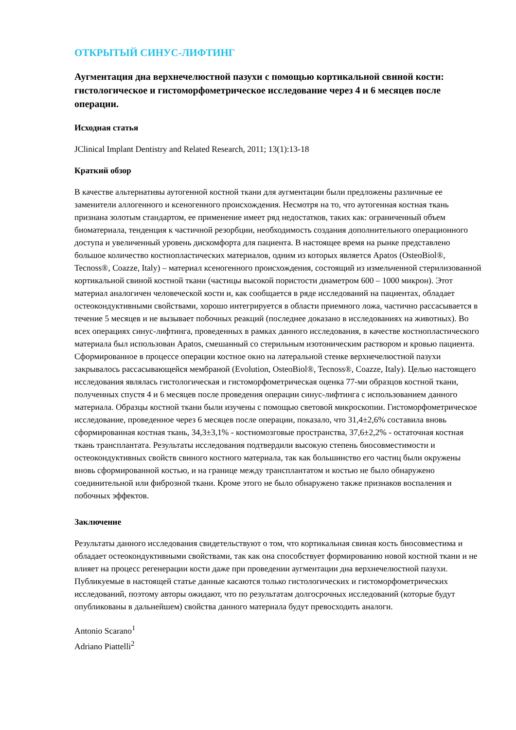ОТКРЫТЫЙ СИНУС-ЛИФТИНГ
Аугментация дна верхнечелюстной пазухи с помощью кортикальной свиной кости: гистологическое и гистоморфометрическое исследование через 4 и 6 месяцев после операции.
Исходная статья
JClinical Implant Dentistry and Related Research, 2011; 13(1):13-18
Краткий обзор
В качестве альтернативы аутогенной костной ткани для аугментации были предложены различные ее заменители аллогенного и ксеногенного происхождения. Несмотря на то, что аутогенная костная ткань признана золотым стандартом, ее применение имеет ряд недостатков, таких как: ограниченный объем биоматериала, тенденция к частичной резорбции, необходимость создания дополнительного операционного доступа и увеличенный уровень дискомфорта для пациента. В настоящее время на рынке представлено большое количество костнопластических материалов, одним из которых является Apatos (OsteoBiol®, Tecnoss®, Coazze, Italy) – материал ксеногенного происхождения, состоящий из измельченной стерилизованной кортикальной свиной костной ткани (частицы высокой пористости диаметром 600 – 1000 микрон). Этот материал аналогичен человеческой кости и, как сообщается в ряде исследований на пациентах, обладает остеокондуктивными свойствами, хорошо интегрируется в области приемного ложа, частично рассасывается в течение 5 месяцев и не вызывает побочных реакций (последнее доказано в исследованиях на животных). Во всех операциях синус-лифтинга, проведенных в рамках данного исследования, в качестве костнопластического материала был использован Apatos, смешанный со стерильным изотоническим раствором и кровью пациента. Сформированное в процессе операции костное окно на латеральной стенке верхнечелюстной пазухи закрывалось рассасывающейся мембраной (Evolution, OsteoBiol®, Tecnoss®, Coazze, Italy). Целью настоящего исследования являлась гистологическая и гистоморфометрическая оценка 77-ми образцов костной ткани, полученных спустя 4 и 6 месяцев после проведения операции синус-лифтинга с использованием данного материала. Образцы костной ткани были изучены с помощью световой микроскопии. Гистоморфометрическое исследование, проведенное через 6 месяцев после операции, показало, что 31,4±2,6% составила вновь сформированная костная ткань, 34,3±3,1% - костномозговые пространства, 37,6±2,2% - остаточная костная ткань трансплантата. Результаты исследования подтвердили высокую степень биосовместимости и остеокондуктивных свойств свиного костного материала, так как большинство его частиц были окружены вновь сформированной костью, и на границе между трансплантатом и костью не было обнаружено соединительной или фиброзной ткани. Кроме этого не было обнаружено также признаков воспаления и побочных эффектов.
Заключение
Результаты данного исследования свидетельствуют о том, что кортикальная свиная кость биосовместима и обладает остеокондуктивными свойствами, так как она способствует формированию новой костной ткани и не влияет на процесс регенерации кости даже при проведении аугментации дна верхнечелюстной пазухи. Публикуемые в настоящей статье данные касаются только гистологических и гистоморфометрических исследований, поэтому авторы ожидают, что по результатам долгосрочных исследований (которые будут опубликованы в дальнейшем) свойства данного материала будут превосходить аналоги.
Antonio Scarano<sup>1</sup>
Adriano Piattelli<sup>2</sup>